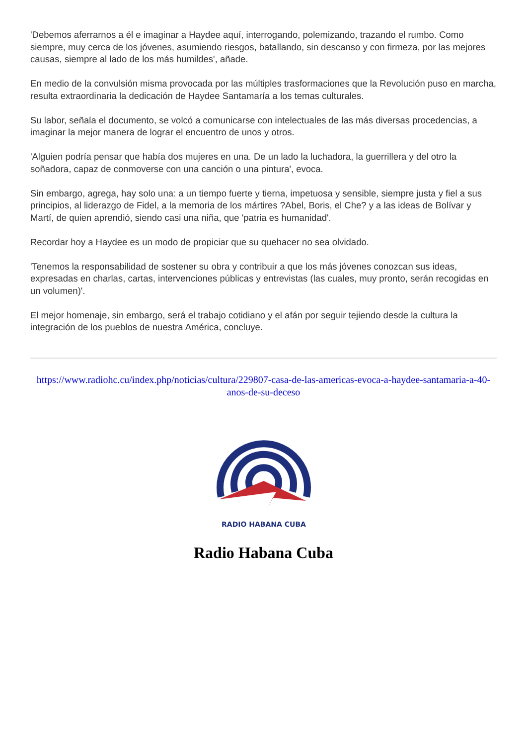'Debemos aferrarnos a él e imaginar a Haydee aquí, interrogando, polemizando, trazando el rumbo. Como siempre, muy cerca de los jóvenes, asumiendo riesgos, batallando, sin descanso y con firmeza, por las mejores causas, siempre al lado de los más humildes', añade.
En medio de la convulsión misma provocada por las múltiples trasformaciones que la Revolución puso en marcha, resulta extraordinaria la dedicación de Haydee Santamaría a los temas culturales.
Su labor, señala el documento, se volcó a comunicarse con intelectuales de las más diversas procedencias, a imaginar la mejor manera de lograr el encuentro de unos y otros.
'Alguien podría pensar que había dos mujeres en una. De un lado la luchadora, la guerrillera y del otro la soñadora, capaz de conmoverse con una canción o una pintura', evoca.
Sin embargo, agrega, hay solo una: a un tiempo fuerte y tierna, impetuosa y sensible, siempre justa y fiel a sus principios, al liderazgo de Fidel, a la memoria de los mártires ?Abel, Boris, el Che? y a las ideas de Bolívar y Martí, de quien aprendió, siendo casi una niña, que 'patria es humanidad'.
Recordar hoy a Haydee es un modo de propiciar que su quehacer no sea olvidado.
'Tenemos la responsabilidad de sostener su obra y contribuir a que los más jóvenes conozcan sus ideas, expresadas en charlas, cartas, intervenciones públicas y entrevistas (las cuales, muy pronto, serán recogidas en un volumen)'.
El mejor homenaje, sin embargo, será el trabajo cotidiano y el afán por seguir tejiendo desde la cultura la integración de los pueblos de nuestra América, concluye.
https://www.radiohc.cu/index.php/noticias/cultura/229807-casa-de-las-americas-evoca-a-haydee-santamaria-a-40-anos-de-su-deceso
RADIO HABANA CUBA
Radio Habana Cuba